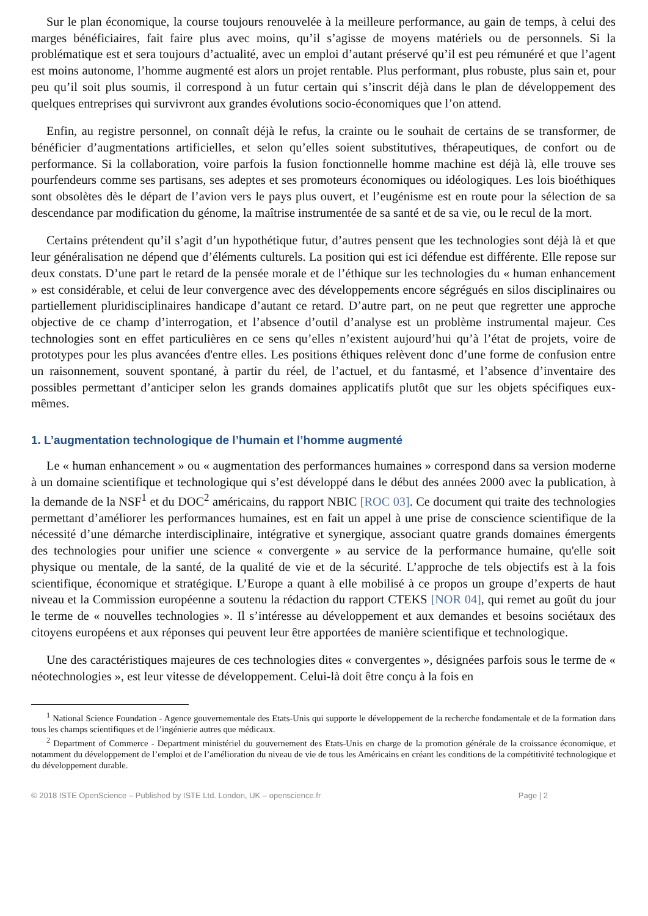Sur le plan économique, la course toujours renouvelée à la meilleure performance, au gain de temps, à celui des marges bénéficiaires, fait faire plus avec moins, qu’il s’agisse de moyens matériels ou de personnels. Si la problématique est et sera toujours d’actualité, avec un emploi d’autant préservé qu’il est peu rémunéré et que l’agent est moins autonome, l’homme augmenté est alors un projet rentable. Plus performant, plus robuste, plus sain et, pour peu qu’il soit plus soumis, il correspond à un futur certain qui s’inscrit déjà dans le plan de développement des quelques entreprises qui survivront aux grandes évolutions socio-économiques que l’on attend.
Enfin, au registre personnel, on connaît déjà le refus, la crainte ou le souhait de certains de se transformer, de bénéficier d’augmentations artificielles, et selon qu’elles soient substitutives, thérapeutiques, de confort ou de performance. Si la collaboration, voire parfois la fusion fonctionnelle homme machine est déjà là, elle trouve ses pourfendeurs comme ses partisans, ses adeptes et ses promoteurs économiques ou idéologiques. Les lois bioéthiques sont obsolètes dès le départ de l’avion vers le pays plus ouvert, et l’eugénisme est en route pour la sélection de sa descendance par modification du génome, la maîtrise instrumentée de sa santé et de sa vie, ou le recul de la mort.
Certains prétendent qu’il s’agit d’un hypothétique futur, d’autres pensent que les technologies sont déjà là et que leur généralisation ne dépend que d’éléments culturels. La position qui est ici défendue est différente. Elle repose sur deux constats. D’une part le retard de la pensée morale et de l’éthique sur les technologies du « human enhancement » est considérable, et celui de leur convergence avec des développements encore ségrégués en silos disciplinaires ou partiellement pluridisciplinaires handicape d’autant ce retard. D’autre part, on ne peut que regretter une approche objective de ce champ d’interrogation, et l’absence d’outil d’analyse est un problème instrumental majeur. Ces technologies sont en effet particulières en ce sens qu’elles n’existent aujourd’hui qu’à l’état de projets, voire de prototypes pour les plus avancées d'entre elles. Les positions éthiques relèvent donc d’une forme de confusion entre un raisonnement, souvent spontané, à partir du réel, de l’actuel, et du fantasmé, et l’absence d’inventaire des possibles permettant d’anticiper selon les grands domaines applicatifs plutôt que sur les objets spécifiques eux-mêmes.
1. L’augmentation technologique de l’humain et l’homme augmenté
Le « human enhancement » ou « augmentation des performances humaines » correspond dans sa version moderne à un domaine scientifique et technologique qui s’est développé dans le début des années 2000 avec la publication, à la demande de la NSF<sup>1</sup> et du DOC<sup>2</sup> américains, du rapport NBIC [ROC 03]. Ce document qui traite des technologies permettant d’améliorer les performances humaines, est en fait un appel à une prise de conscience scientifique de la nécessité d’une démarche interdisciplinaire, intégrative et synergique, associant quatre grands domaines émergents des technologies pour unifier une science « convergente » au service de la performance humaine, qu'elle soit physique ou mentale, de la santé, de la qualité de vie et de la sécurité. L’approche de tels objectifs est à la fois scientifique, économique et stratégique. L’Europe a quant à elle mobilisé à ce propos un groupe d’experts de haut niveau et la Commission européenne a soutenu la rédaction du rapport CTEKS [NOR 04], qui remet au goût du jour le terme de « nouvelles technologies ». Il s’intéresse au développement et aux demandes et besoins sociétaux des citoyens européens et aux réponses qui peuvent leur être apportées de manière scientifique et technologique.
Une des caractéristiques majeures de ces technologies dites « convergentes », désignées parfois sous le terme de « néotechnologies », est leur vitesse de développement. Celui-là doit être conçu à la fois en
<sup>1</sup> National Science Foundation - Agence gouvernementale des Etats-Unis qui supporte le développement de la recherche fondamentale et de la formation dans tous les champs scientifiques et de l’ingénierie autres que médicaux.
<sup>2</sup> Department of Commerce - Department ministériel du gouvernement des Etats-Unis en charge de la promotion générale de la croissance économique, et notamment du développement de l’emploi et de l’amélioration du niveau de vie de tous les Américains en créant les conditions de la compétitivité technologique et du développement durable.
© 2018 ISTE OpenScience – Published by ISTE Ltd. London, UK – openscience.fr Page | 2